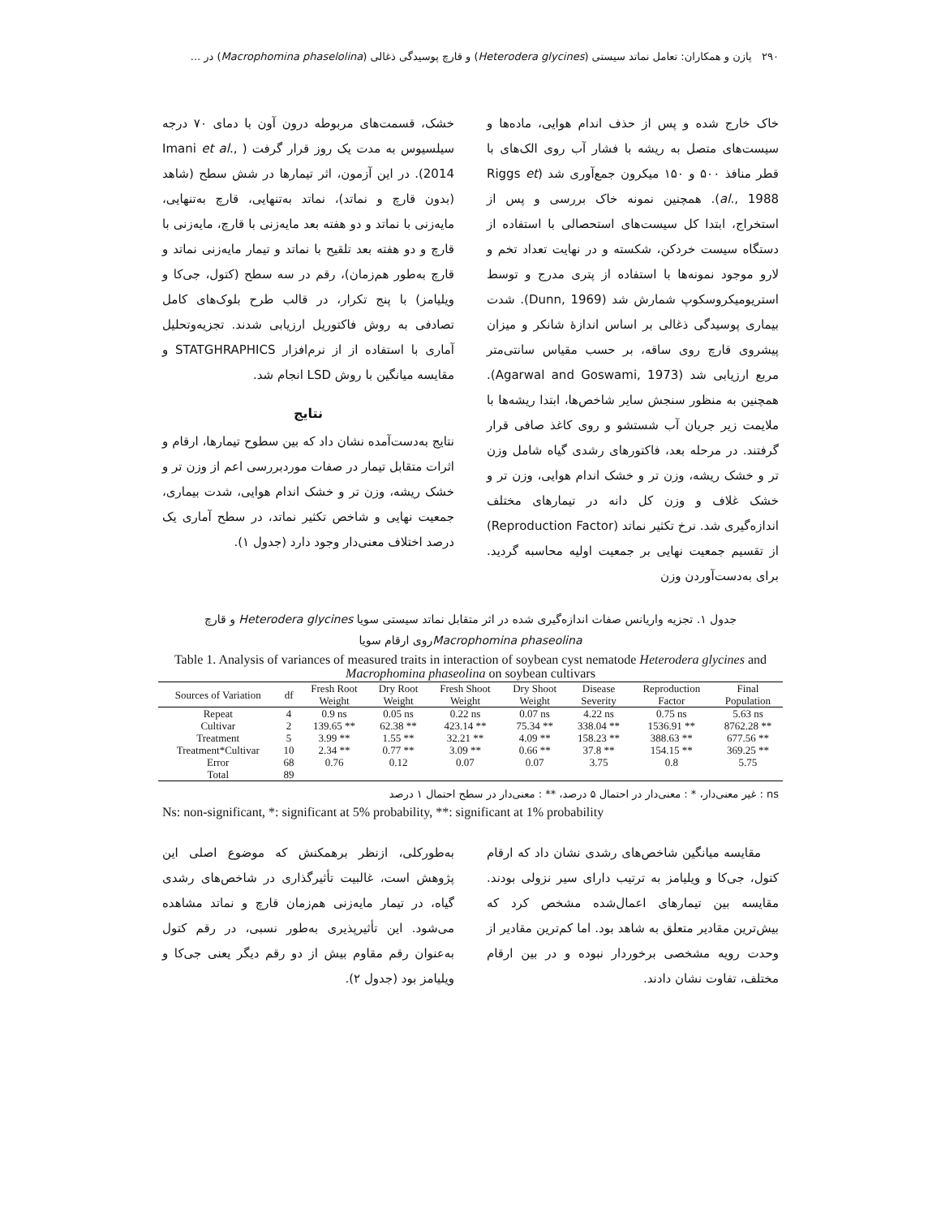۲۹۰ پازن و همکاران: تعامل نماتد سیستی (Heterodera glycines) و قارچ پوسیدگی ذغالی (Macrophomina phaselolina) در ...
خاک خارج شده و پس از حذف اندام هوایی، ماده‌ها و سیست‌های متصل به ریشه با فشار آب روی الک‌های با قطر منافذ ۵۰۰ و ۱۵۰ میکرون جمع‌آوری شد (Riggs et al., 1988). همچنین نمونه خاک بررسی و پس از استخراج، ابتدا کل سیست‌های استحصالی با استفاده از دستگاه سیست خردکن، شکسته و در نهایت تعداد تخم و لارو موجود نمونه‌ها با استفاده از پتری مدرج و توسط استریومیکروسکوپ شمارش شد (Dunn, 1969). شدت بیماری پوسیدگی ذغالی بر اساس اندازۀ شانکر و میزان پیشروی قارچ روی ساقه، بر حسب مقیاس سانتی‌متر مربع ارزیابی شد (Agarwal and Goswami, 1973). همچنین به منظور سنجش سایر شاخص‌ها، ابتدا ریشه‌ها با ملایمت زیر جریان آب شستشو و روی کاغذ صافی قرار گرفتند. در مرحله بعد، فاکتورهای رشدی گیاه شامل وزن تر و خشک ریشه، وزن تر و خشک اندام هوایی، وزن تر و خشک غلاف و وزن کل دانه در تیمارهای مختلف اندازه‌گیری شد. نرخ تکثیر نماتد (Reproduction Factor) از تقسیم جمعیت نهایی بر جمعیت اولیه محاسبه گردید. برای به‌دست‌آوردن وزن
خشک، قسمت‌های مربوطه درون آون با دمای ۷۰ درجه سیلسیوس به مدت یک روز قرار گرفت ( Imani et al., 2014). در این آزمون، اثر تیمارها در شش سطح (شاهد (بدون قارچ و نماتد)، نماتد به‌تنهایی، قارچ به‌تنهایی، مایه‌زنی با نماتد و دو هفته بعد مایه‌زنی با قارچ، مایه‌زنی با قارچ و دو هفته بعد تلقیح با نماتد و تیمار مایه‌زنی نماتد و قارچ به‌طور هم‌زمان)، رقم در سه سطح (کتول، جی‌کا و ویلیامز) با پنج تکرار، در قالب طرح بلوک‌های کامل تصادفی به روش فاکتوریل ارزیابی شدند. تجزیه‌وتحلیل آماری با استفاده از از نرم‌افزار STATGHRAPHICS و مقایسه میانگین با روش LSD انجام شد.
نتایج
نتایج به‌دست‌آمده نشان داد که بین سطوح تیمارها، ارقام و اثرات متقابل تیمار در صفات موردبررسی اعم از وزن تر و خشک ریشه، وزن تر و خشک اندام هوایی، شدت بیماری، جمعیت نهایی و شاخص تکثیر نماتد، در سطح آماری یک درصد اختلاف معنی‌دار وجود دارد (جدول ۱).
جدول ۱. تجزیه واریانس صفات اندازه‌گیری شده در اثر متقابل نماتد سیستی سویا Heterodera glycines و قارچ
Macrophomina phaseolinaروی ارقام سویا
Table 1. Analysis of variances of measured traits in interaction of soybean cyst nematode Heterodera glycines and Macrophomina phaseolina on soybean cultivars
| Sources of Variation | df | Fresh Root Weight | Dry Root Weight | Fresh Shoot Weight | Dry Shoot Weight | Disease Severity | Reproduction Factor | Final Population |
| --- | --- | --- | --- | --- | --- | --- | --- | --- |
| Repeat | 4 | 0.9 ns | 0.05 ns | 0.22 ns | 0.07 ns | 4.22 ns | 0.75 ns | 5.63 ns |
| Cultivar | 2 | 139.65 ** | 62.38 ** | 423.14 ** | 75.34 ** | 338.04 ** | 1536.91 ** | 8762.28 ** |
| Treatment | 5 | 3.99 ** | 1.55 ** | 32.21 ** | 4.09 ** | 158.23 ** | 388.63 ** | 677.56 ** |
| Treatment*Cultivar | 10 | 2.34 ** | 0.77 ** | 3.09 ** | 0.66 ** | 37.8 ** | 154.15 ** | 369.25 ** |
| Error | 68 | 0.76 | 0.12 | 0.07 | 0.07 | 3.75 | 0.8 | 5.75 |
| Total | 89 | | | | | | | |
ns : غیر معنی‌دار، * : معنی‌دار در احتمال ۵ درصد، ** : معنی‌دار در سطح احتمال ۱ درصد
Ns: non-significant, *: significant at 5% probability, **: significant at 1% probability
مقایسه میانگین شاخص‌های رشدی نشان داد که ارقام کتول، جی‌کا و ویلیامز به ترتیب دارای سیر نزولی بودند. مقایسه بین تیمارهای اعمال‌شده مشخص کرد که بیش‌ترین مقادیر متعلق به شاهد بود. اما کم‌ترین مقادیر از وحدت رویه مشخصی برخوردار نبوده و در بین ارقام مختلف، تفاوت نشان دادند.
به‌طورکلی، ازنظر برهمکنش که موضوع اصلی این پژوهش است، غالبیت تأثیرگذاری در شاخص‌های رشدی گیاه، در تیمار مایه‌زنی هم‌زمان قارچ و نماتد مشاهده می‌شود. این تأثیرپذیری به‌طور نسبی، در رقم کتول به‌عنوان رقم مقاوم بیش از دو رقم دیگر یعنی جی‌کا و ویلیامز بود (جدول ۲).